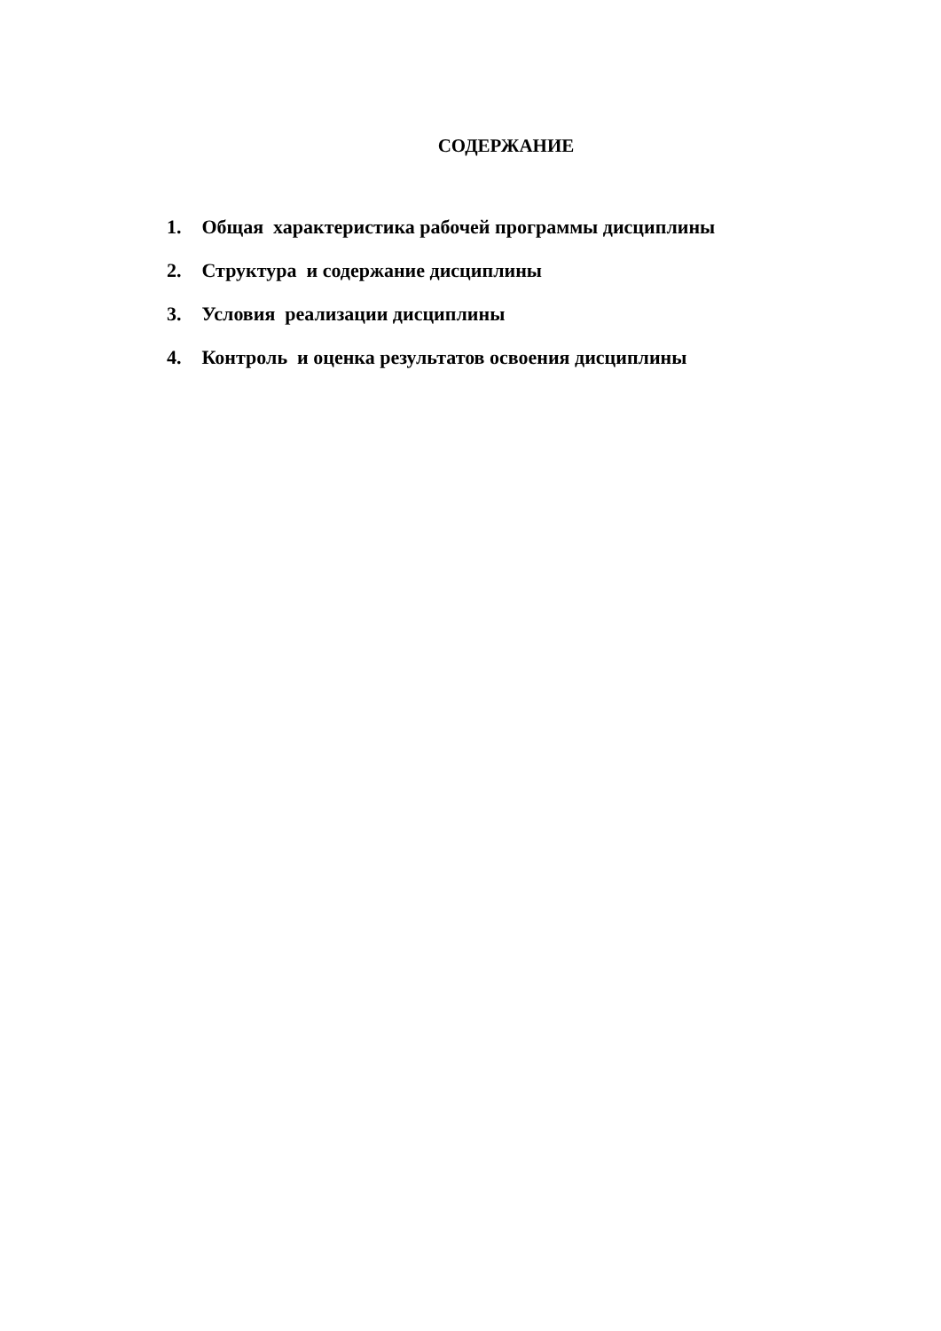СОДЕРЖАНИЕ
1. Общая характеристика рабочей программы дисциплины
2. Структура и содержание дисциплины
3. Условия реализации дисциплины
4. Контроль и оценка результатов освоения дисциплины